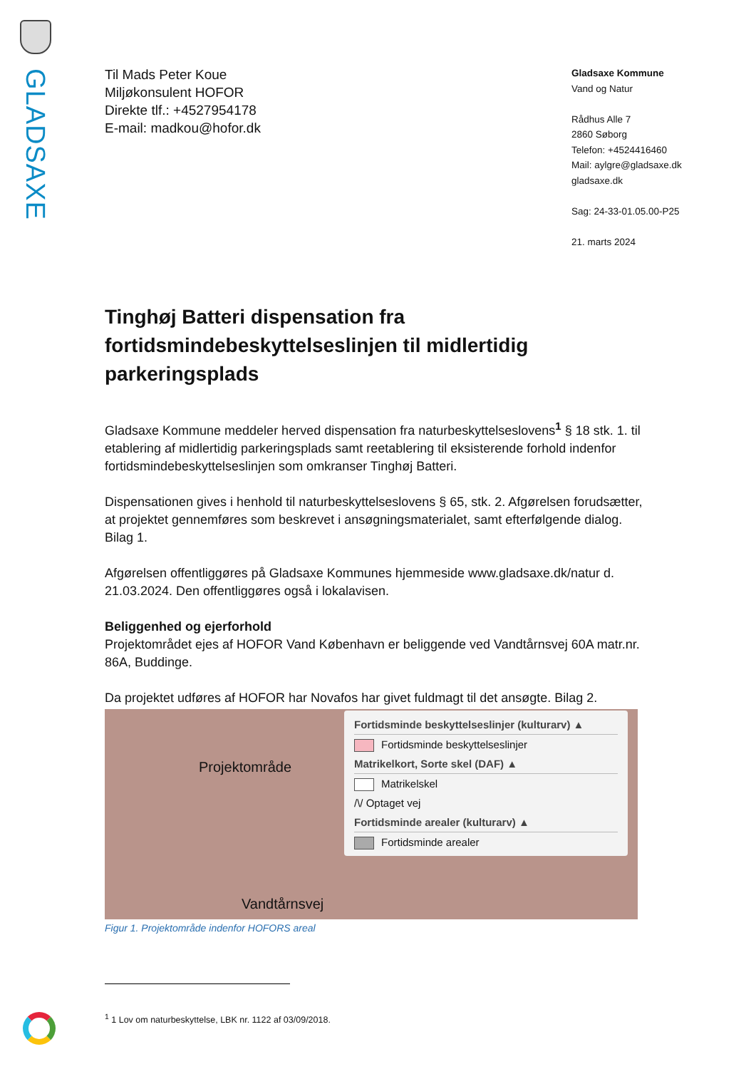GLADSAXE
Til Mads Peter Koue
Miljøkonsulent HOFOR
Direkte tlf.: +4527954178
E-mail: madkou@hofor.dk
Gladsaxe Kommune
Vand og Natur
Rådhus Alle 7
2860 Søborg
Telefon: +4524416460
Mail: aylgre@gladsaxe.dk
gladsaxe.dk
Sag: 24-33-01.05.00-P25
21. marts 2024
Tinghøj Batteri dispensation fra fortidsmindebeskyttelseslinjen til midlertidig parkeringsplads
Gladsaxe Kommune meddeler herved dispensation fra naturbeskyttelseslovens<sup>1</sup> § 18 stk. 1. til etablering af midlertidig parkeringsplads samt reetablering til eksisterende forhold indenfor fortidsmindebeskyttelseslinjen som omkranser Tinghøj Batteri.
Dispensationen gives i henhold til naturbeskyttelseslovens § 65, stk. 2. Afgørelsen forudsætter, at projektet gennemføres som beskrevet i ansøgningsmaterialet, samt efterfølgende dialog. Bilag 1.
Afgørelsen offentliggøres på Gladsaxe Kommunes hjemmeside www.gladsaxe.dk/natur d. 21.03.2024. Den offentliggøres også i lokalavisen.
Beliggenhed og ejerforhold
Projektområdet ejes af HOFOR Vand København er beliggende ved Vandtårnsvej 60A matr.nr. 86A, Buddinge.
Da projektet udføres af HOFOR har Novafos har givet fuldmagt til det ansøgte. Bilag 2.
Projektområde
Vandtårnsvej
Fortidsminde beskyttelseslinjer (kulturarv) ▲
Fortidsminde beskyttelseslinjer
Matrikelkort, Sorte skel (DAF) ▲
Matrikelskel
/\/ Optaget vej
Fortidsminde arealer (kulturarv) ▲
Fortidsminde arealer
Figur 1. Projektområde indenfor HOFORS areal
<sup>1</sup> 1 Lov om naturbeskyttelse, LBK nr. 1122 af 03/09/2018.